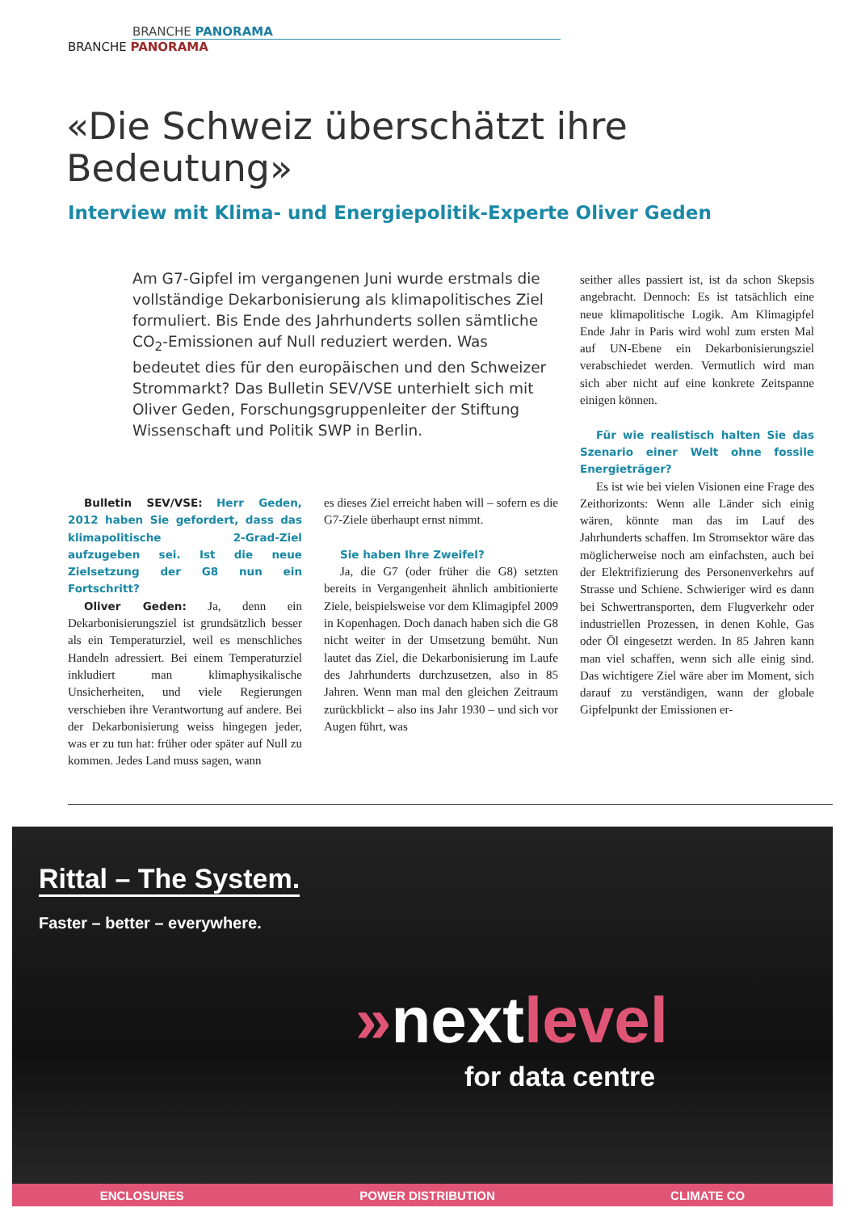BRANCHE PANORAMA
BRANCHE PANORAMA
«Die Schweiz überschätzt ihre Bedeutung»
Interview mit Klima- und Energiepolitik-Experte Oliver Geden
Am G7-Gipfel im vergangenen Juni wurde erstmals die vollständige Dekarbonisierung als klimapolitisches Ziel formuliert. Bis Ende des Jahrhunderts sollen sämtliche CO<sub>2</sub>-Emissionen auf Null reduziert werden. Was bedeutet dies für den europäischen und den Schweizer Strommarkt? Das Bulletin SEV/VSE unterhielt sich mit Oliver Geden, Forschungsgruppenleiter der Stiftung Wissenschaft und Politik SWP in Berlin.
Bulletin SEV/VSE: Herr Geden, 2012 haben Sie gefordert, dass das klimapolitische 2-Grad-Ziel aufzugeben sei. Ist die neue Zielsetzung der G8 nun ein Fortschritt?
Oliver Geden: Ja, denn ein Dekarbonisierungsziel ist grundsätzlich besser als ein Temperaturziel, weil es menschliches Handeln adressiert. Bei einem Temperaturziel inkludiert man klimaphysikalische Unsicherheiten, und viele Regierungen verschieben ihre Verantwortung auf andere. Bei der Dekarbonisierung weiss hingegen jeder, was er zu tun hat: früher oder später auf Null zu kommen. Jedes Land muss sagen, wann
es dieses Ziel erreicht haben will – sofern es die G7-Ziele überhaupt ernst nimmt.
Sie haben Ihre Zweifel?
Ja, die G7 (oder früher die G8) setzten bereits in Vergangenheit ähnlich ambitionierte Ziele, beispielsweise vor dem Klimagipfel 2009 in Kopenhagen. Doch danach haben sich die G8 nicht weiter in der Umsetzung bemüht. Nun lautet das Ziel, die Dekarbonisierung im Laufe des Jahrhunderts durchzusetzen, also in 85 Jahren. Wenn man mal den gleichen Zeitraum zurückblickt – also ins Jahr 1930 – und sich vor Augen führt, was
seither alles passiert ist, ist da schon Skepsis angebracht. Dennoch: Es ist tatsächlich eine neue klimapolitische Logik. Am Klimagipfel Ende Jahr in Paris wird wohl zum ersten Mal auf UN-Ebene ein Dekarbonisierungsziel verabschiedet werden. Vermutlich wird man sich aber nicht auf eine konkrete Zeitspanne einigen können.
Für wie realistisch halten Sie das Szenario einer Welt ohne fossile Energieträger?
Es ist wie bei vielen Visionen eine Frage des Zeithorizonts: Wenn alle Länder sich einig wären, könnte man das im Lauf des Jahrhunderts schaffen. Im Stromsektor wäre das möglicherweise noch am einfachsten, auch bei der Elektrifizierung des Personenverkehrs auf Strasse und Schiene. Schwieriger wird es dann bei Schwertransporten, dem Flugverkehr oder industriellen Prozessen, in denen Kohle, Gas oder Öl eingesetzt werden. In 85 Jahren kann man viel schaffen, wenn sich alle einig sind. Das wichtigere Ziel wäre aber im Moment, sich darauf zu verständigen, wann der globale Gipfelpunkt der Emissionen er-
Rittal – The System.
Faster – better – everywhere.
»nextlevel
for data centre
ENCLOSURES POWER DISTRIBUTION CLIMATE CO